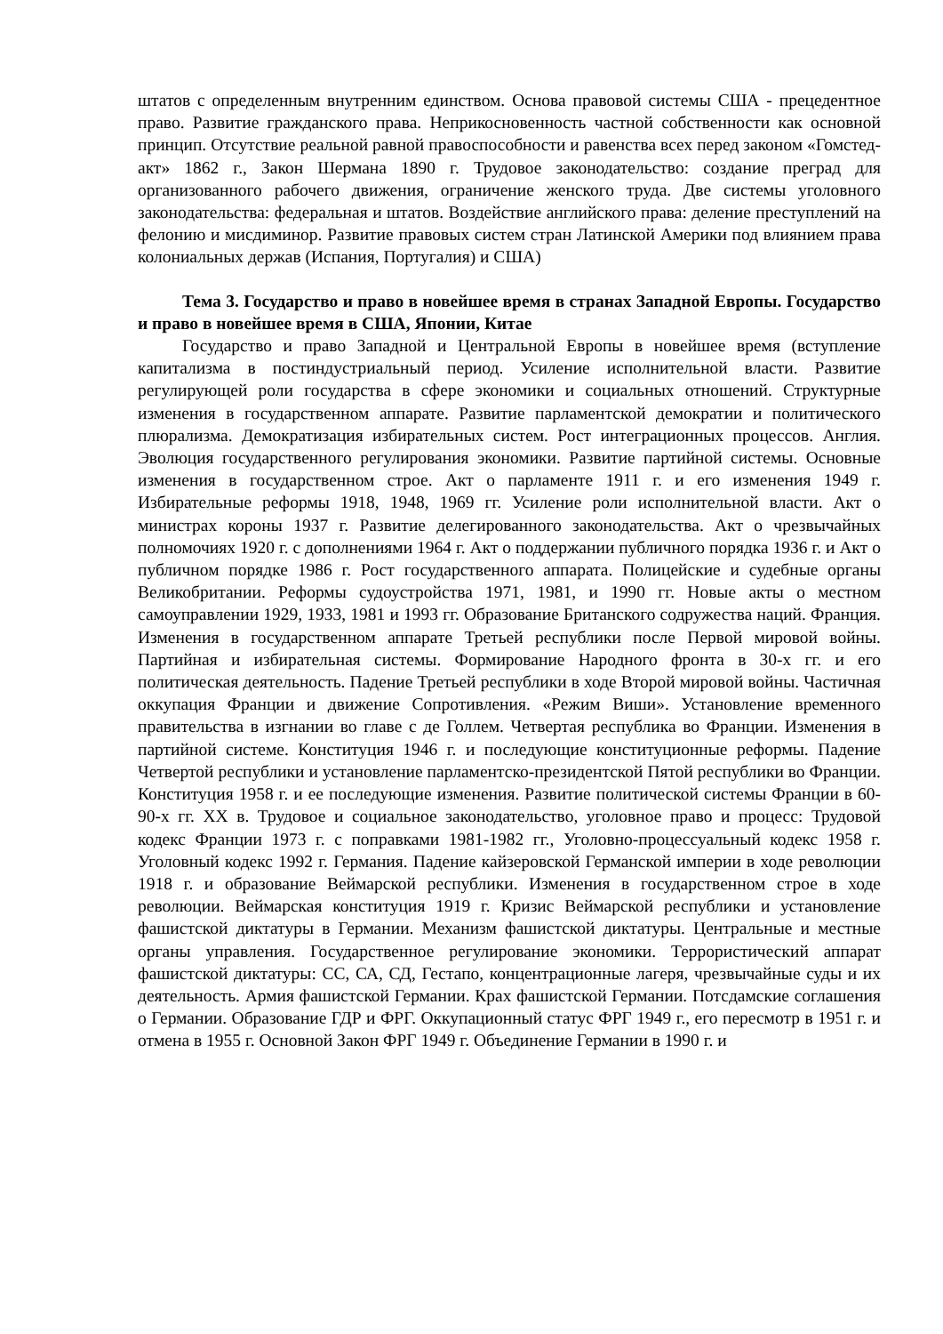штатов с определенным внутренним единством. Основа правовой системы США - прецедентное право. Развитие гражданского права. Неприкосновенность частной собственности как основной принцип. Отсутствие реальной равной правоспособности и равенства всех перед законом «Гомстед-акт» 1862 г., Закон Шермана 1890 г. Трудовое законодательство: создание преград для организованного рабочего движения, ограничение женского труда. Две системы уголовного законодательства: федеральная и штатов. Воздействие английского права: деление преступлений на фелонию и мисдиминор. Развитие правовых систем стран Латинской Америки под влиянием права колониальных держав (Испания, Португалия) и США)
Тема 3. Государство и право в новейшее время в странах Западной Европы. Государство и право в новейшее время в США, Японии, Китае
Государство и право Западной и Центральной Европы в новейшее время (вступление капитализма в постиндустриальный период. Усиление исполнительной власти. Развитие регулирующей роли государства в сфере экономики и социальных отношений. Структурные изменения в государственном аппарате. Развитие парламентской демократии и политического плюрализма. Демократизация избирательных систем. Рост интеграционных процессов. Англия. Эволюция государственного регулирования экономики. Развитие партийной системы. Основные изменения в государственном строе. Акт о парламенте 1911 г. и его изменения 1949 г. Избирательные реформы 1918, 1948, 1969 гг. Усиление роли исполнительной власти. Акт о министрах короны 1937 г. Развитие делегированного законодательства. Акт о чрезвычайных полномочиях 1920 г. с дополнениями 1964 г. Акт о поддержании публичного порядка 1936 г. и Акт о публичном порядке 1986 г. Рост государственного аппарата. Полицейские и судебные органы Великобритании. Реформы судоустройства 1971, 1981, и 1990 гг. Новые акты о местном самоуправлении 1929, 1933, 1981 и 1993 гг. Образование Британского содружества наций. Франция. Изменения в государственном аппарате Третьей республики после Первой мировой войны. Партийная и избирательная системы. Формирование Народного фронта в 30-х гг. и его политическая деятельность. Падение Третьей республики в ходе Второй мировой войны. Частичная оккупация Франции и движение Сопротивления. «Режим Виши». Установление временного правительства в изгнании во главе с де Голлем. Четвертая республика во Франции. Изменения в партийной системе. Конституция 1946 г. и последующие конституционные реформы. Падение Четвертой республики и установление парламентско-президентской Пятой республики во Франции. Конституция 1958 г. и ее последующие изменения. Развитие политической системы Франции в 60-90-х гг. XX в. Трудовое и социальное законодательство, уголовное право и процесс: Трудовой кодекс Франции 1973 г. с поправками 1981-1982 гг., Уголовно-процессуальный кодекс 1958 г. Уголовный кодекс 1992 г. Германия. Падение кайзеровской Германской империи в ходе революции 1918 г. и образование Веймарской республики. Изменения в государственном строе в ходе революции. Веймарская конституция 1919 г. Кризис Веймарской республики и установление фашистской диктатуры в Германии. Механизм фашистской диктатуры. Центральные и местные органы управления. Государственное регулирование экономики. Террористический аппарат фашистской диктатуры: СС, СА, СД, Гестапо, концентрационные лагеря, чрезвычайные суды и их деятельность. Армия фашистской Германии. Крах фашистской Германии. Потсдамские соглашения о Германии. Образование ГДР и ФРГ. Оккупационный статус ФРГ 1949 г., его пересмотр в 1951 г. и отмена в 1955 г. Основной Закон ФРГ 1949 г. Объединение Германии в 1990 г. и